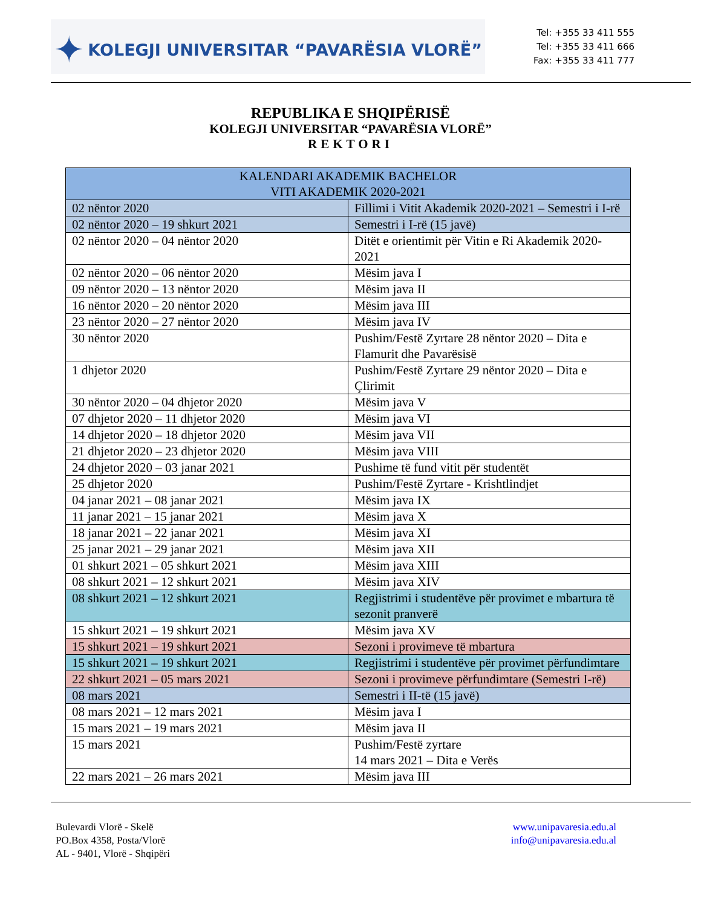✦ KOLEGJI UNIVERSITAR “PAVARËSIA VLORË”
Tel: +355 33 411 555
Tel: +355 33 411 666
Fax: +355 33 411 777
REPUBLIKA E SHQIPËRISË
KOLEGJI UNIVERSITAR “PAVARËSIA VLORË”
REKTORI
| KALENDARI AKADEMIK BACHELOR VITI AKADEMIK 2020-2021 | |
| --- | --- |
| 02 nëntor 2020 | Fillimi i Vitit Akademik 2020-2021 – Semestri i I-rë |
| 02 nëntor 2020 – 19 shkurt 2021 | Semestri i I-rë (15 javë) |
| 02 nëntor 2020 – 04 nëntor 2020 | Ditët e orientimit për Vitin e Ri Akademik 2020-2021 |
| 02 nëntor 2020 – 06 nëntor 2020 | Mësim java I |
| 09 nëntor 2020 – 13 nëntor 2020 | Mësim java II |
| 16 nëntor 2020 – 20 nëntor 2020 | Mësim java III |
| 23 nëntor 2020 – 27 nëntor 2020 | Mësim java IV |
| 30 nëntor 2020 | Pushim/Festë Zyrtare 28 nëntor 2020 – Dita e Flamurit dhe Pavarësisë |
| 1 dhjetor 2020 | Pushim/Festë Zyrtare 29 nëntor 2020 – Dita e Çlirimit |
| 30 nëntor 2020 – 04 dhjetor 2020 | Mësim java V |
| 07 dhjetor 2020 – 11 dhjetor 2020 | Mësim java VI |
| 14 dhjetor 2020 – 18 dhjetor 2020 | Mësim java VII |
| 21 dhjetor 2020 – 23 dhjetor 2020 | Mësim java VIII |
| 24 dhjetor 2020 – 03 janar 2021 | Pushime të fund vitit për studentët |
| 25 dhjetor 2020 | Pushim/Festë Zyrtare - Krishtlindjet |
| 04 janar 2021 – 08 janar 2021 | Mësim java IX |
| 11 janar 2021 – 15 janar 2021 | Mësim java X |
| 18 janar 2021 – 22 janar 2021 | Mësim java XI |
| 25 janar 2021 – 29 janar 2021 | Mësim java XII |
| 01 shkurt 2021 – 05 shkurt 2021 | Mësim java XIII |
| 08 shkurt 2021 – 12 shkurt 2021 | Mësim java XIV |
| 08 shkurt 2021 – 12 shkurt 2021 | Regjistrimi i studentëve për provimet e mbartura të sezonit pranverë |
| 15 shkurt 2021 – 19 shkurt 2021 | Mësim java XV |
| 15 shkurt 2021 – 19 shkurt 2021 | Sezoni i provimeve të mbartura |
| 15 shkurt 2021 – 19 shkurt 2021 | Regjistrimi i studentëve për provimet përfundimtare |
| 22 shkurt 2021 – 05 mars 2021 | Sezoni i provimeve përfundimtare (Semestri I-rë) |
| 08 mars 2021 | Semestri i II-të (15 javë) |
| 08 mars 2021 – 12 mars 2021 | Mësim java I |
| 15 mars 2021 – 19 mars 2021 | Mësim java II |
| 15 mars 2021 | Pushim/Festë zyrtare 14 mars 2021 – Dita e Verës |
| 22 mars 2021 – 26 mars 2021 | Mësim java III |
Bulevardi Vlorë - Skelë
PO.Box 4358, Posta/Vlorë
AL - 9401, Vlorë - Shqipëri
www.unipavaresia.edu.al
info@unipavaresia.edu.al